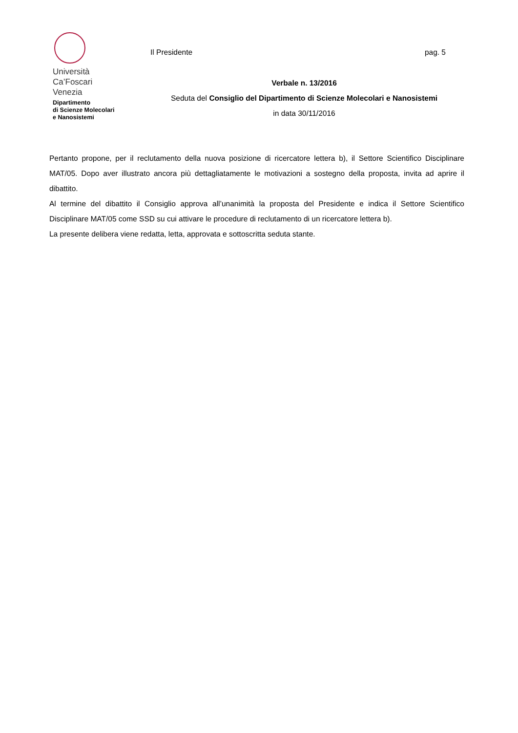Università
Ca’Foscari
Venezia
Dipartimento
di Scienze Molecolari
e Nanosistemi
Il Presidente pag. 5
Verbale n. 13/2016
Seduta del Consiglio del Dipartimento di Scienze Molecolari e Nanosistemi
in data 30/11/2016
Pertanto propone, per il reclutamento della nuova posizione di ricercatore lettera b), il Settore Scientifico Disciplinare MAT/05. Dopo aver illustrato ancora più dettagliatamente le motivazioni a sostegno della proposta, invita ad aprire il dibattito.
Al termine del dibattito il Consiglio approva all’unanimità la proposta del Presidente e indica il Settore Scientifico Disciplinare MAT/05 come SSD su cui attivare le procedure di reclutamento di un ricercatore lettera b).
La presente delibera viene redatta, letta, approvata e sottoscritta seduta stante.